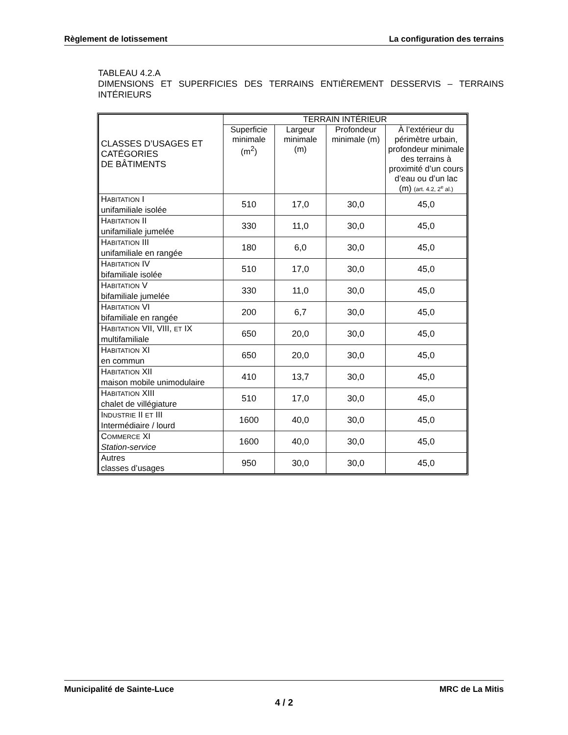Règlement de lotissement La configuration des terrains
TABLEAU 4.2.A
DIMENSIONS ET SUPERFICIES DES TERRAINS ENTIÈREMENT DESSERVIS – TERRAINS INTÉRIEURS
| CLASSES D’USAGES ET CATÉGORIES DE BÂTIMENTS | TERRAIN INTÉRIEUR | | | |
| --- | --- | --- | --- | --- |
| | Superficie minimale (m<sup>2</sup>) | Largeur minimale (m) | Profondeur minimale (m) | À l’extérieur du périmètre urbain, profondeur minimale des terrains à proximité d’un cours d’eau ou d’un lac (m) (art. 4.2, 2<sup>e</sup> al.) |
| H ABITATION I unifamiliale isolée | 510 | 17,0 | 30,0 | 45,0 |
| H ABITATION II unifamiliale jumelée | 330 | 11,0 | 30,0 | 45,0 |
| H ABITATION III unifamiliale en rangée | 180 | 6,0 | 30,0 | 45,0 |
| H ABITATION IV bifamiliale isolée | 510 | 17,0 | 30,0 | 45,0 |
| H ABITATION V bifamiliale jumelée | 330 | 11,0 | 30,0 | 45,0 |
| H ABITATION VI bifamiliale en rangée | 200 | 6,7 | 30,0 | 45,0 |
| H ABITATION VII, VIII, ET IX multifamiliale | 650 | 20,0 | 30,0 | 45,0 |
| H ABITATION XI en commun | 650 | 20,0 | 30,0 | 45,0 |
| H ABITATION XII maison mobile unimodulaire | 410 | 13,7 | 30,0 | 45,0 |
| H ABITATION XIII chalet de villégiature | 510 | 17,0 | 30,0 | 45,0 |
| I NDUSTRIE II ET III Intermédiaire / lourd | 1600 | 40,0 | 30,0 | 45,0 |
| C OMMERCE XI Station-service | 1600 | 40,0 | 30,0 | 45,0 |
| Autres classes d’usages | 950 | 30,0 | 30,0 | 45,0 |
Municipalité de Sainte-Luce MRC de La Mitis
4 / 2